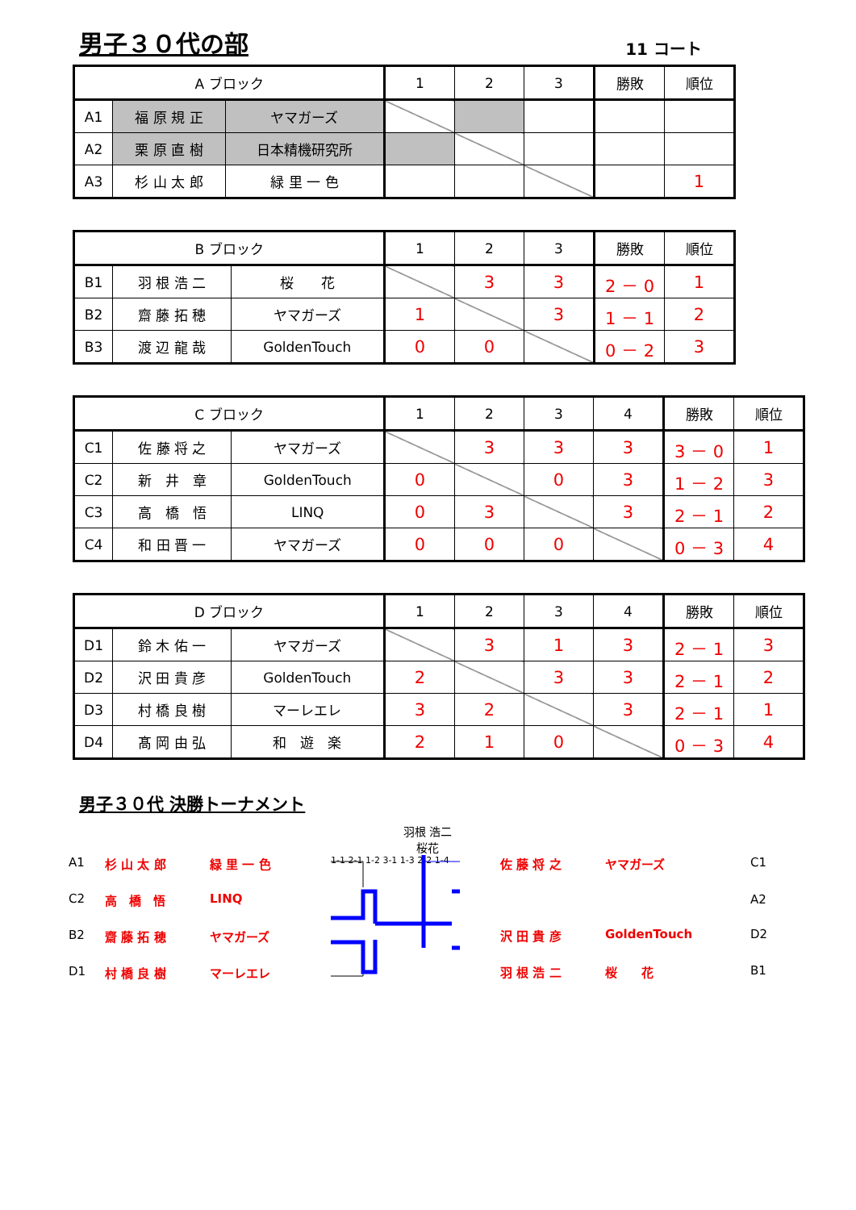男子３０代の部
11 コート
| A ブロック | | | 1 | 2 | 3 | 勝敗 | 順位 |
| --- | --- | --- | --- | --- | --- | --- | --- |
| A1 | 福 原 規 正 | ヤマガーズ | | | | | |
| A2 | 栗 原 直 樹 | 日本精機研究所 | | | | | |
| A3 | 杉 山 太 郎 | 緑 里 一 色 | | | | | 1 |
| B ブロック | | | 1 | 2 | 3 | 勝敗 | 順位 |
| --- | --- | --- | --- | --- | --- | --- | --- |
| B1 | 羽 根 浩 二 | 桜 花 | | 3 | 3 | 2 － 0 | 1 |
| B2 | 齋 藤 拓 穂 | ヤマガーズ | 1 | | 3 | 1 － 1 | 2 |
| B3 | 渡 辺 龍 哉 | GoldenTouch | 0 | 0 | | 0 － 2 | 3 |
| C ブロック | | | 1 | 2 | 3 | 4 | 勝敗 | 順位 |
| --- | --- | --- | --- | --- | --- | --- | --- | --- |
| C1 | 佐 藤 将 之 | ヤマガーズ | | 3 | 3 | 3 | 3 － 0 | 1 |
| C2 | 新 井 章 | GoldenTouch | 0 | | 0 | 3 | 1 － 2 | 3 |
| C3 | 高 橋 悟 | LINQ | 0 | 3 | | 3 | 2 － 1 | 2 |
| C4 | 和 田 晋 一 | ヤマガーズ | 0 | 0 | 0 | | 0 － 3 | 4 |
| D ブロック | | | 1 | 2 | 3 | 4 | 勝敗 | 順位 |
| --- | --- | --- | --- | --- | --- | --- | --- | --- |
| D1 | 鈴 木 佑 一 | ヤマガーズ | | 3 | 1 | 3 | 2 － 1 | 3 |
| D2 | 沢 田 貴 彦 | GoldenTouch | 2 | | 3 | 3 | 2 － 1 | 2 |
| D3 | 村 橋 良 樹 | マーレエレ | 3 | 2 | | 3 | 2 － 1 | 1 |
| D4 | 髙 岡 由 弘 | 和 遊 楽 | 2 | 1 | 0 | | 0 － 3 | 4 |
男子３０代 決勝トーナメント
羽根 浩二
桜花
A1 杉 山 太 郎 緑 里 一 色 C2 高　橋　悟 LINQ B2 齋 藤 拓 穂 ヤマガーズ D1 村 橋 良 樹 マーレエレ
1-1 2-1 1-2 3-1 1-3 2-2 1-4
佐 藤 将 之 ヤマガーズ C1 A2 沢 田 貴 彦 GoldenTouch D2 羽 根 浩 二 桜　　花 B1